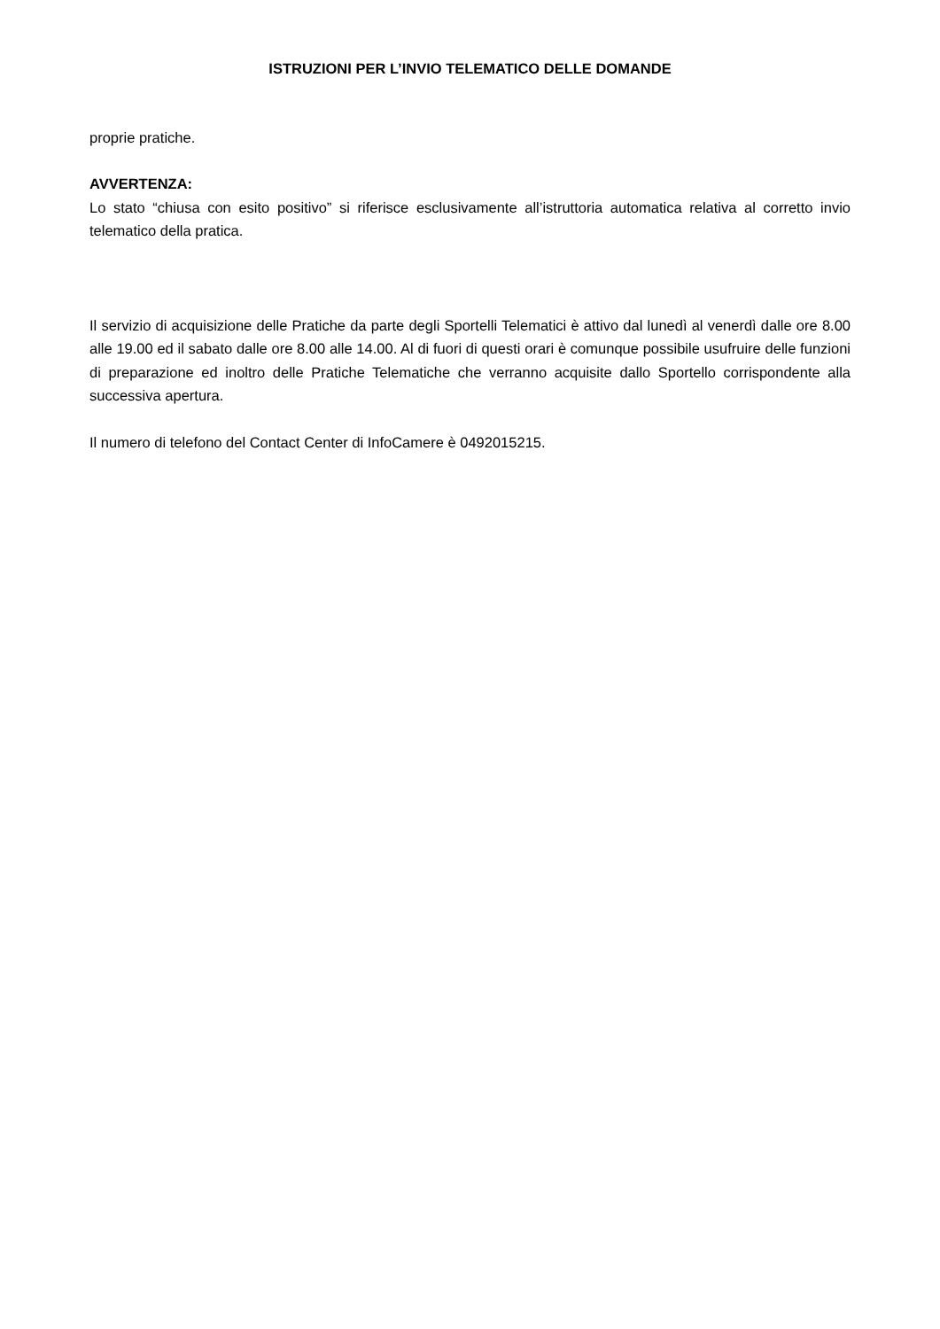ISTRUZIONI PER L’INVIO TELEMATICO DELLE DOMANDE
proprie pratiche.
AVVERTENZA:
Lo stato “chiusa con esito positivo” si riferisce esclusivamente all’istruttoria automatica relativa al corretto invio telematico della pratica.
Il servizio di acquisizione delle Pratiche da parte degli Sportelli Telematici è attivo dal lunedì al venerdì dalle ore 8.00 alle 19.00 ed il sabato dalle ore 8.00 alle 14.00. Al di fuori di questi orari è comunque possibile usufruire delle funzioni di preparazione ed inoltro delle Pratiche Telematiche che verranno acquisite dallo Sportello corrispondente alla successiva apertura.
Il numero di telefono del Contact Center di InfoCamere è 0492015215.